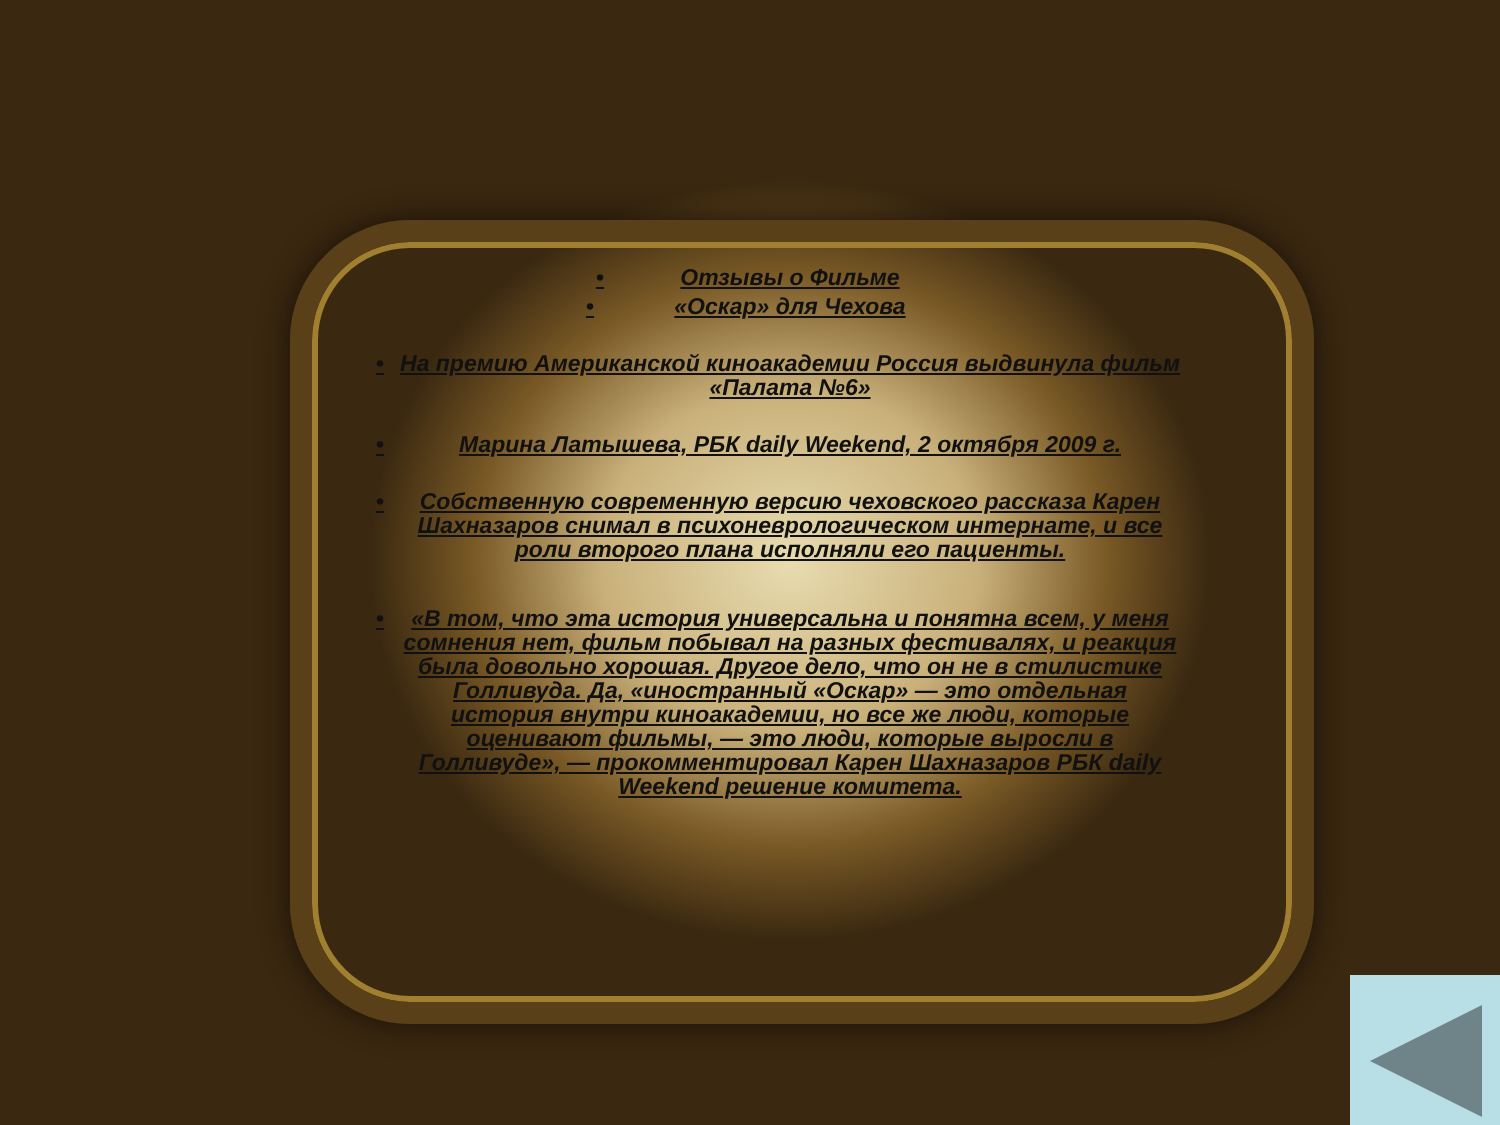• Отзывы о Фильме
• «Оскар» для Чехова
• На премию Американской киноакадемии Россия выдвинула фильм «Палата №6»
• Марина Латышева, РБК daily Weekend, 2 октября 2009 г.
• Собственную современную версию чеховского рассказа Карен Шахназаров снимал в психоневрологическом интернате, и все роли второго плана исполняли его пациенты.
• «В том, что эта история универсальна и понятна всем, у меня сомнения нет, фильм побывал на разных фестивалях, и реакция была довольно хорошая. Другое дело, что он не в стилистике Голливуда. Да, «иностранный «Оскар» — это отдельная история внутри киноакадемии, но все же люди, которые оценивают фильмы, — это люди, которые выросли в Голливуде», — прокомментировал Карен Шахназаров РБК daily Weekend решение комитета.